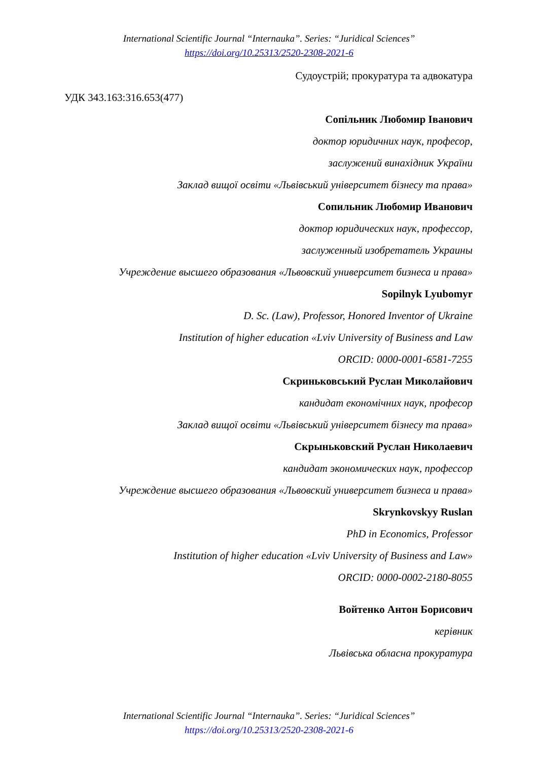International Scientific Journal “Internauka”. Series: “Juridical Sciences”
https://doi.org/10.25313/2520-2308-2021-6
Судоустрій; прокуратура та адвокатура
УДК 343.163:316.653(477)
Сопільник Любомир Іванович
доктор юридичних наук, професор,
заслужений винахідник України
Заклад вищої освіти «Львівський університет бізнесу та права»
Сопильник Любомир Иванович
доктор юридических наук, профессор,
заслуженный изобретатель Украины
Учреждение высшего образования «Львовский университет бизнеса и права»
Sopilnyk Lyubomyr
D. Sc. (Law), Professor, Honored Inventor of Ukraine
Institution of higher education «Lviv University of Business and Law
ORCID: 0000-0001-6581-7255
Скриньковський Руслан Миколайович
кандидат економічних наук, професор
Заклад вищої освіти «Львівський університет бізнесу та права»
Скрыньковский Руслан Николаевич
кандидат экономических наук, профессор
Учреждение высшего образования «Львовский университет бизнеса и права»
Skrynkovskyy Ruslan
PhD in Economics, Professor
Institution of higher education «Lviv University of Business and Law»
ORCID: 0000-0002-2180-8055
Войтенко Антон Борисович
керівник
Львівська обласна прокуратура
International Scientific Journal “Internauka”. Series: “Juridical Sciences”
https://doi.org/10.25313/2520-2308-2021-6